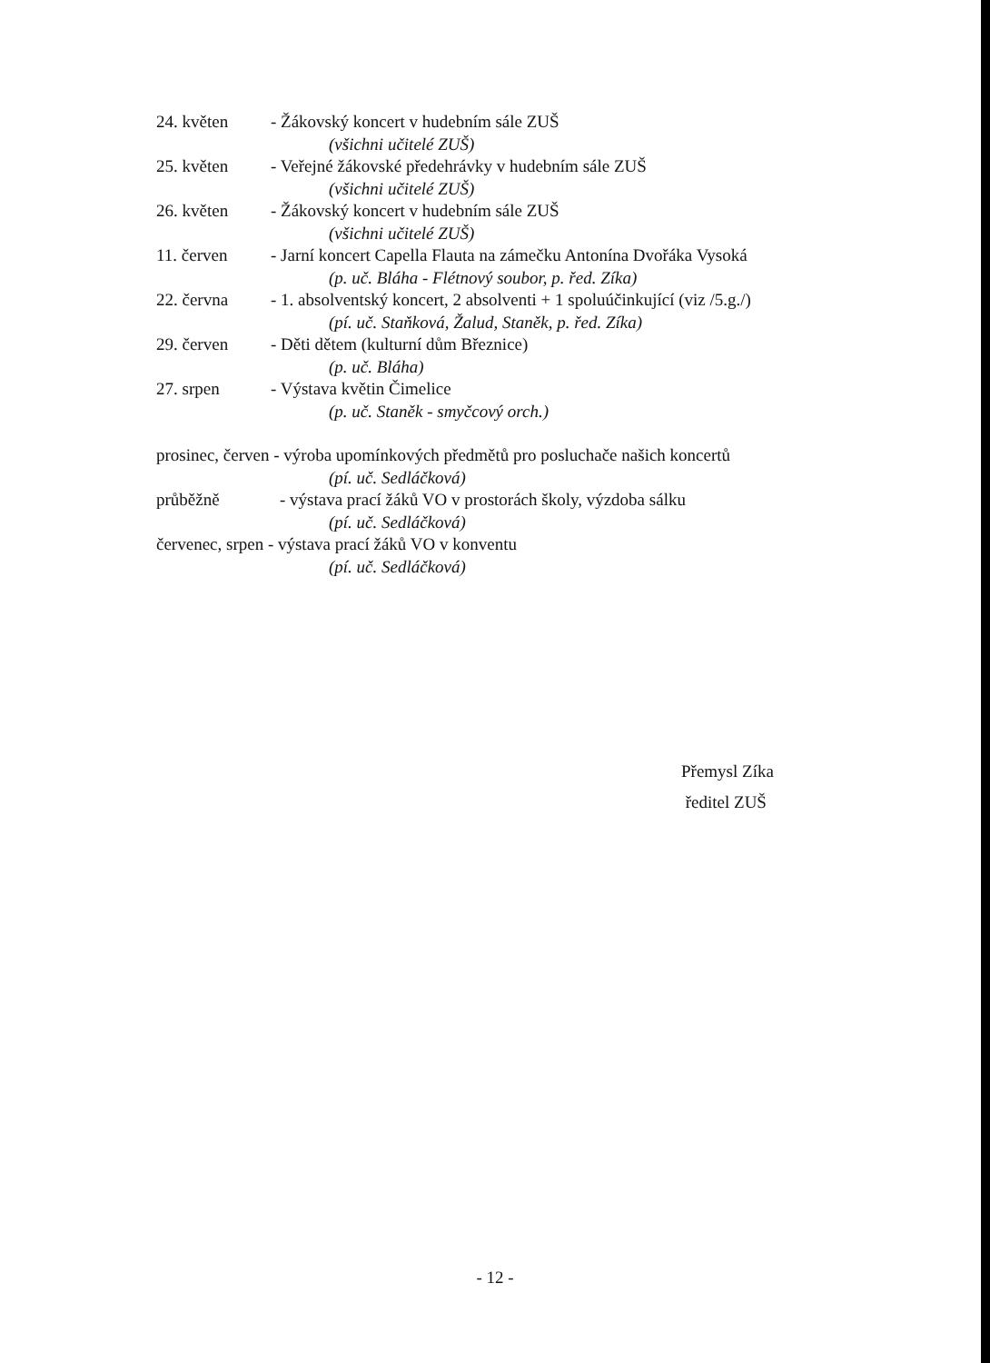24. květen - Žákovský koncert v hudebním sále ZUŠ
(všichni učitelé ZUŠ)
25. květen - Veřejné žákovské předehrávky v hudebním sále ZUŠ
(všichni učitelé ZUŠ)
26. květen - Žákovský koncert v hudebním sále ZUŠ
(všichni učitelé ZUŠ)
11. červen - Jarní koncert Capella Flauta na zámečku Antonína Dvořáka Vysoká
(p. uč. Bláha - Flétnový soubor, p. řed. Zíka)
22. června - 1. absolventský koncert, 2 absolventi + 1 spoluúčinkující (viz /5.g./)
(pí. uč. Staňková, Žalud, Staněk, p. řed. Zíka)
29. červen - Děti dětem (kulturní dům Březnice)
(p. uč. Bláha)
27. srpen - Výstava květin Čimelice
(p. uč. Staněk - smyčcový orch.)
prosinec, červen - výroba upomínkových předmětů pro posluchače našich koncertů
(pí. uč. Sedláčková)
průběžně - výstava prací žáků VO v prostorách školy, výzdoba sálku
(pí. uč. Sedláčková)
červenec, srpen - výstava prací žáků VO v konventu
(pí. uč. Sedláčková)
Přemysl Zíka
ředitel ZUŠ
- 12 -